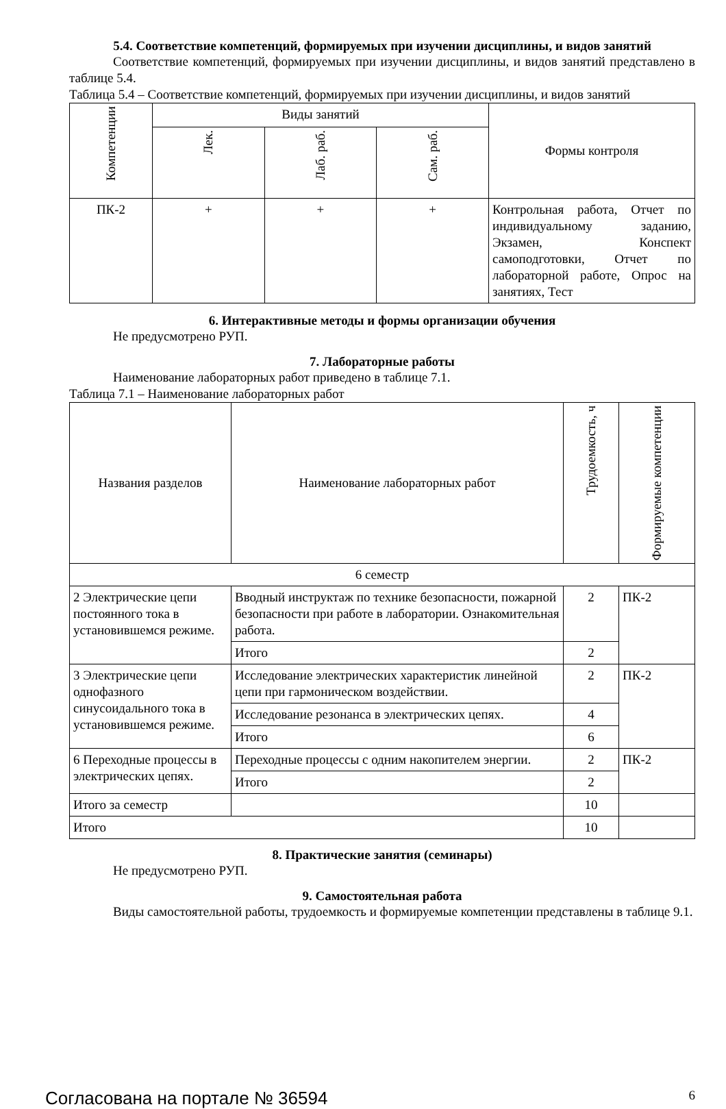5.4. Соответствие компетенций, формируемых при изучении дисциплины, и видов занятий
Соответствие компетенций, формируемых при изучении дисциплины, и видов занятий представлено в таблице 5.4.
Таблица 5.4 – Соответствие компетенций, формируемых при изучении дисциплины, и видов занятий
| Компетенции | Виды занятий | | | Формы контроля |
| --- | --- | --- | --- | --- |
| | Лек. | Лаб. раб. | Сам. раб. | |
| ПК-2 | + | + | + | Контрольная работа, Отчет по индивидуальному заданию, Экзамен, Конспект самоподготовки, Отчет по лабораторной работе, Опрос на занятиях, Тест |
6. Интерактивные методы и формы организации обучения
Не предусмотрено РУП.
7. Лабораторные работы
Наименование лабораторных работ приведено в таблице 7.1.
Таблица 7.1 – Наименование лабораторных работ
| Названия разделов | Наименование лабораторных работ | Трудоемкость, ч | Формируемые компетенции |
| --- | --- | --- | --- |
| 6 семестр | | | |
| 2 Электрические цепи постоянного тока в установившемся режиме. | Вводный инструктаж по технике безопасности, пожарной безопасности при работе в лаборатории. Ознакомительная работа. | 2 | ПК-2 |
| | Итого | 2 | |
| 3 Электрические цепи однофазного синусоидального тока в установившемся режиме. | Исследование электрических характеристик линейной цепи при гармоническом воздействии. | 2 | ПК-2 |
| | Исследование резонанса в электрических цепях. | 4 | |
| | Итого | 6 | |
| 6 Переходные процессы в электрических цепях. | Переходные процессы с одним накопителем энергии. | 2 | ПК-2 |
| | Итого | 2 | |
| Итого за семестр | | 10 | |
| Итого | | 10 | |
8. Практические занятия (семинары)
Не предусмотрено РУП.
9. Самостоятельная работа
Виды самостоятельной работы, трудоемкость и формируемые компетенции представлены в таблице 9.1.
Согласована на портале № 36594 6